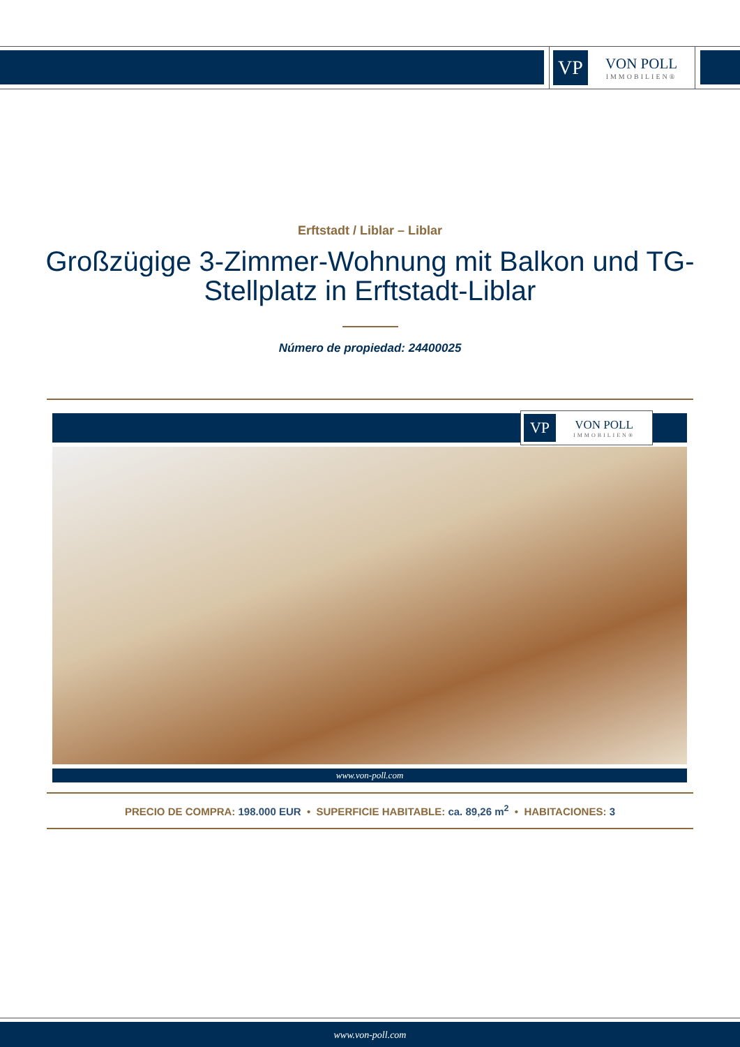VP
VON POLL
IMMOBILIEN®
Erftstadt / Liblar – Liblar
Großzügige 3-Zimmer-Wohnung mit Balkon und TG-Stellplatz in Erftstadt-Liblar
Número de propiedad: 24400025
VP
VON POLL
IMMOBILIEN®
www.von-poll.com
PRECIO DE COMPRA: 198.000 EUR • SUPERFICIE HABITABLE: ca. 89,26 m<sup>2</sup> • HABITACIONES: 3
www.von-poll.com